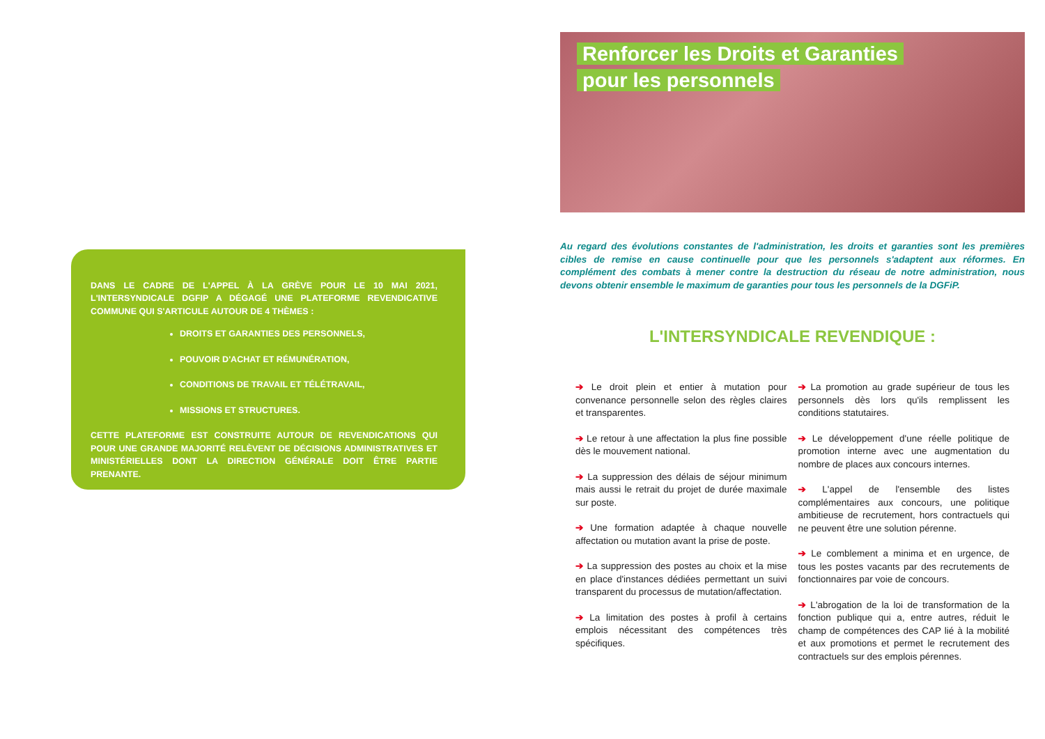DANS LE CADRE DE L'APPEL À LA GRÈVE POUR LE 10 MAI 2021, L'INTERSYNDICALE DGFIP A DÉGAGÉ UNE PLATEFORME REVENDICATIVE COMMUNE QUI S'ARTICULE AUTOUR DE 4 THÈMES :
DROITS ET GARANTIES DES PERSONNELS,
POUVOIR D'ACHAT ET RÉMUNÉRATION,
CONDITIONS DE TRAVAIL ET TÉLÉTRAVAIL,
MISSIONS ET STRUCTURES.
CETTE PLATEFORME EST CONSTRUITE AUTOUR DE REVENDICATIONS QUI POUR UNE GRANDE MAJORITÉ RELÈVENT DE DÉCISIONS ADMINISTRATIVES ET MINISTÉRIELLES DONT LA DIRECTION GÉNÉRALE DOIT ÊTRE PARTIE PRENANTE.
Renforcer les Droits et Garanties
pour les personnels
Au regard des évolutions constantes de l'administration, les droits et garanties sont les premières cibles de remise en cause continuelle pour que les personnels s'adaptent aux réformes. En complément des combats à mener contre la destruction du réseau de notre administration, nous devons obtenir ensemble le maximum de garanties pour tous les personnels de la DGFiP.
L'INTERSYNDICALE REVENDIQUE :
➔ Le droit plein et entier à mutation pour convenance personnelle selon des règles claires et transparentes.
➔ Le retour à une affectation la plus fine possible dès le mouvement national.
➔ La suppression des délais de séjour minimum mais aussi le retrait du projet de durée maximale sur poste.
➔ Une formation adaptée à chaque nouvelle affectation ou mutation avant la prise de poste.
➔ La suppression des postes au choix et la mise en place d'instances dédiées permettant un suivi transparent du processus de mutation/affectation.
➔ La limitation des postes à profil à certains emplois nécessitant des compétences très spécifiques.
➔ La promotion au grade supérieur de tous les personnels dès lors qu'ils remplissent les conditions statutaires.
➔ Le développement d'une réelle politique de promotion interne avec une augmentation du nombre de places aux concours internes.
➔ L'appel de l'ensemble des listes complémentaires aux concours, une politique ambitieuse de recrutement, hors contractuels qui ne peuvent être une solution pérenne.
➔ Le comblement a minima et en urgence, de tous les postes vacants par des recrutements de fonctionnaires par voie de concours.
➔ L'abrogation de la loi de transformation de la fonction publique qui a, entre autres, réduit le champ de compétences des CAP lié à la mobilité et aux promotions et permet le recrutement des contractuels sur des emplois pérennes.